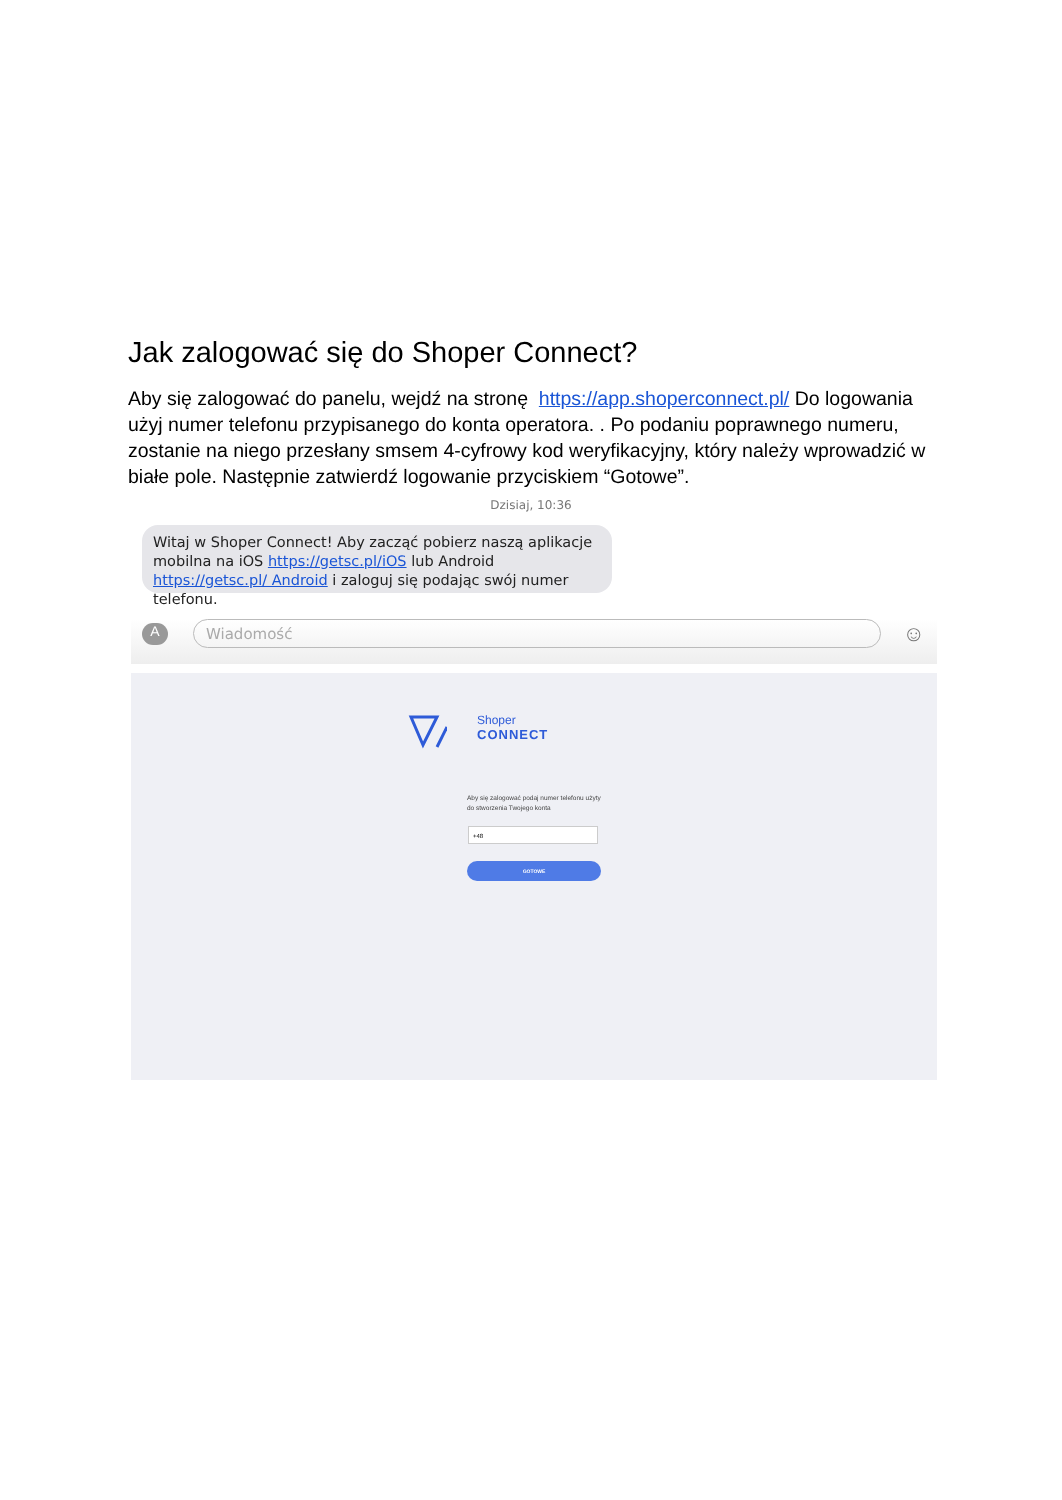Jak zalogować się do Shoper Connect?
Aby się zalogować do panelu, wejdź na stronę https://app.shoperconnect.pl/ Do logowania użyj numer telefonu przypisanego do konta operatora. . Po podaniu poprawnego numeru, zostanie na niego przesłany smsem 4-cyfrowy kod weryfikacyjny, który należy wprowadzić w białe pole. Następnie zatwierdź logowanie przyciskiem “Gotowe”.
Dzisiaj, 10:36
Witaj w Shoper Connect! Aby zacząć pobierz naszą aplikacje mobilna na iOS https://getsc.pl/iOS lub Android https://getsc.pl/ Android i zaloguj się podając swój numer telefonu.
A Wiadomość ☺
Shoper
CONNECT
Aby się zalogować podaj numer telefonu użyty do stworzenia Twojego konta
+48
GOTOWE